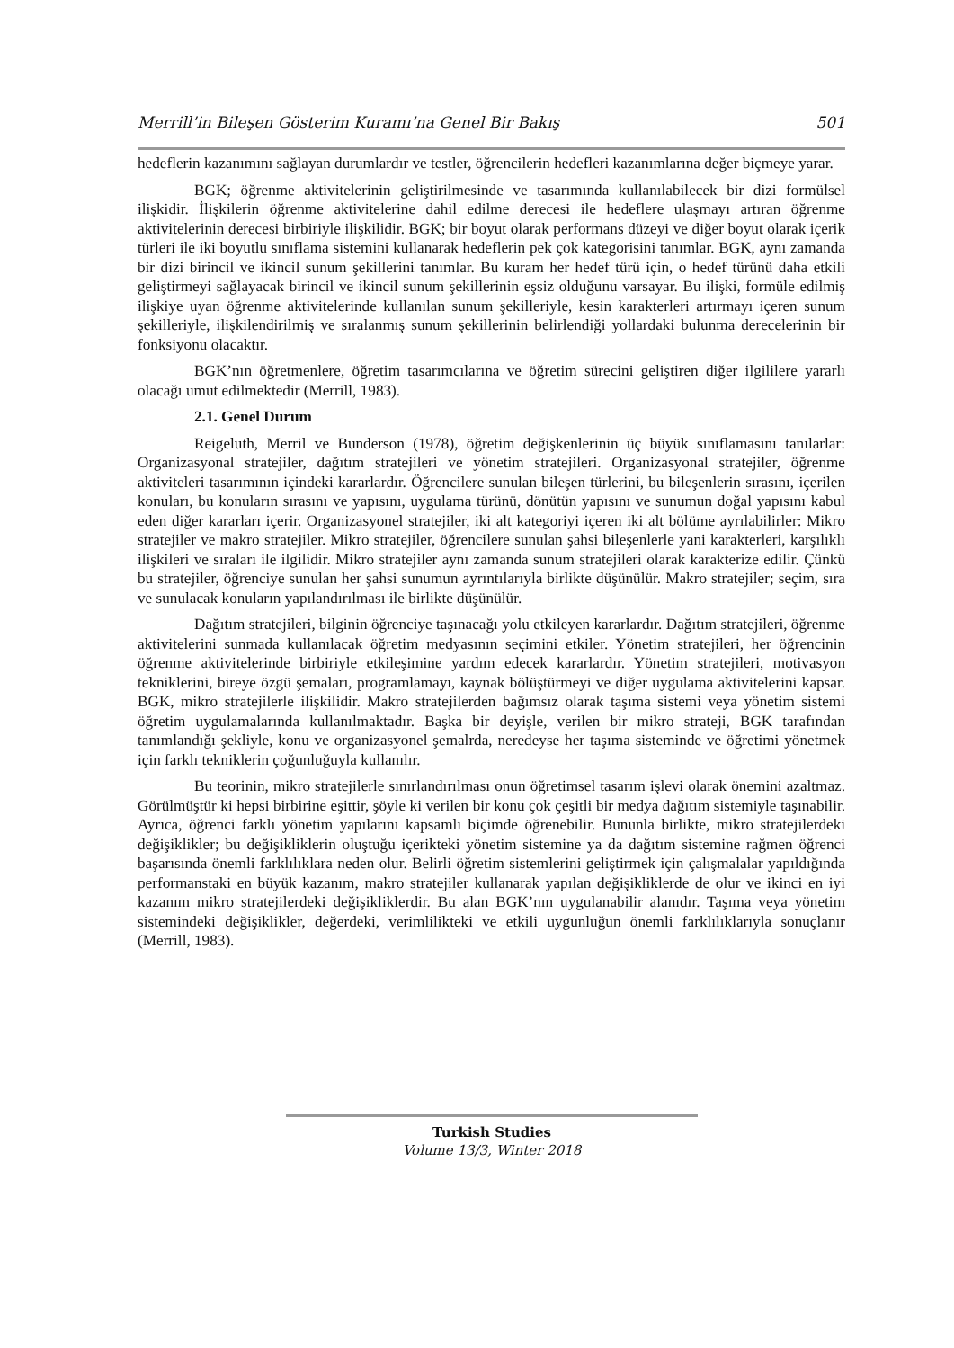Merrill’in Bileşen Gösterim Kuramı’na Genel Bir Bakış 501
hedeflerin kazanımını sağlayan durumlardır ve testler, öğrencilerin hedefleri kazanımlarına değer biçmeye yarar.
BGK; öğrenme aktivitelerinin geliştirilmesinde ve tasarımında kullanılabilecek bir dizi formülsel ilişkidir. İlişkilerin öğrenme aktivitelerine dahil edilme derecesi ile hedeflere ulaşmayı artıran öğrenme aktivitelerinin derecesi birbiriyle ilişkilidir. BGK; bir boyut olarak performans düzeyi ve diğer boyut olarak içerik türleri ile iki boyutlu sınıflama sistemini kullanarak hedeflerin pek çok kategorisini tanımlar. BGK, aynı zamanda bir dizi birincil ve ikincil sunum şekillerini tanımlar. Bu kuram her hedef türü için, o hedef türünü daha etkili geliştirmeyi sağlayacak birincil ve ikincil sunum şekillerinin eşsiz olduğunu varsayar. Bu ilişki, formüle edilmiş ilişkiye uyan öğrenme aktivitelerinde kullanılan sunum şekilleriyle, kesin karakterleri artırmayı içeren sunum şekilleriyle, ilişkilendirilmiş ve sıralanmış sunum şekillerinin belirlendiği yollardaki bulunma derecelerinin bir fonksiyonu olacaktır.
BGK’nın öğretmenlere, öğretim tasarımcılarına ve öğretim sürecini geliştiren diğer ilgililere yararlı olacağı umut edilmektedir (Merrill, 1983).
2.1. Genel Durum
Reigeluth, Merril ve Bunderson (1978), öğretim değişkenlerinin üç büyük sınıflamasını tanılarlar: Organizasyonal stratejiler, dağıtım stratejileri ve yönetim stratejileri. Organizasyonal stratejiler, öğrenme aktiviteleri tasarımının içindeki kararlardır. Öğrencilere sunulan bileşen türlerini, bu bileşenlerin sırasını, içerilen konuları, bu konuların sırasını ve yapısını, uygulama türünü, dönütün yapısını ve sunumun doğal yapısını kabul eden diğer kararları içerir. Organizasyonel stratejiler, iki alt kategoriyi içeren iki alt bölüme ayrılabilirler: Mikro stratejiler ve makro stratejiler. Mikro stratejiler, öğrencilere sunulan şahsi bileşenlerle yani karakterleri, karşılıklı ilişkileri ve sıraları ile ilgilidir. Mikro stratejiler aynı zamanda sunum stratejileri olarak karakterize edilir. Çünkü bu stratejiler, öğrenciye sunulan her şahsi sunumun ayrıntılarıyla birlikte düşünülür. Makro stratejiler; seçim, sıra ve sunulacak konuların yapılandırılması ile birlikte düşünülür.
Dağıtım stratejileri, bilginin öğrenciye taşınacağı yolu etkileyen kararlardır. Dağıtım stratejileri, öğrenme aktivitelerini sunmada kullanılacak öğretim medyasının seçimini etkiler. Yönetim stratejileri, her öğrencinin öğrenme aktivitelerinde birbiriyle etkileşimine yardım edecek kararlardır. Yönetim stratejileri, motivasyon tekniklerini, bireye özgü şemaları, programlamayı, kaynak bölüştürmeyi ve diğer uygulama aktivitelerini kapsar. BGK, mikro stratejilerle ilişkilidir. Makro stratejilerden bağımsız olarak taşıma sistemi veya yönetim sistemi öğretim uygulamalarında kullanılmaktadır. Başka bir deyişle, verilen bir mikro strateji, BGK tarafından tanımlandığı şekliyle, konu ve organizasyonel şemalrda, neredeyse her taşıma sisteminde ve öğretimi yönetmek için farklı tekniklerin çoğunluğuyla kullanılır.
Bu teorinin, mikro stratejilerle sınırlandırılması onun öğretimsel tasarım işlevi olarak önemini azaltmaz. Görülmüştür ki hepsi birbirine eşittir, şöyle ki verilen bir konu çok çeşitli bir medya dağıtım sistemiyle taşınabilir. Ayrıca, öğrenci farklı yönetim yapılarını kapsamlı biçimde öğrenebilir. Bununla birlikte, mikro stratejilerdeki değişiklikler; bu değişikliklerin oluştuğu içerikteki yönetim sistemine ya da dağıtım sistemine rağmen öğrenci başarısında önemli farklılıklara neden olur. Belirli öğretim sistemlerini geliştirmek için çalışmalalar yapıldığında performanstaki en büyük kazanım, makro stratejiler kullanarak yapılan değişikliklerde de olur ve ikinci en iyi kazanım mikro stratejilerdeki değişikliklerdir. Bu alan BGK’nın uygulanabilir alanıdır. Taşıma veya yönetim sistemindeki değişiklikler, değerdeki, verimlilikteki ve etkili uygunluğun önemli farklılıklarıyla sonuçlanır (Merrill, 1983).
Turkish Studies
Volume 13/3, Winter 2018